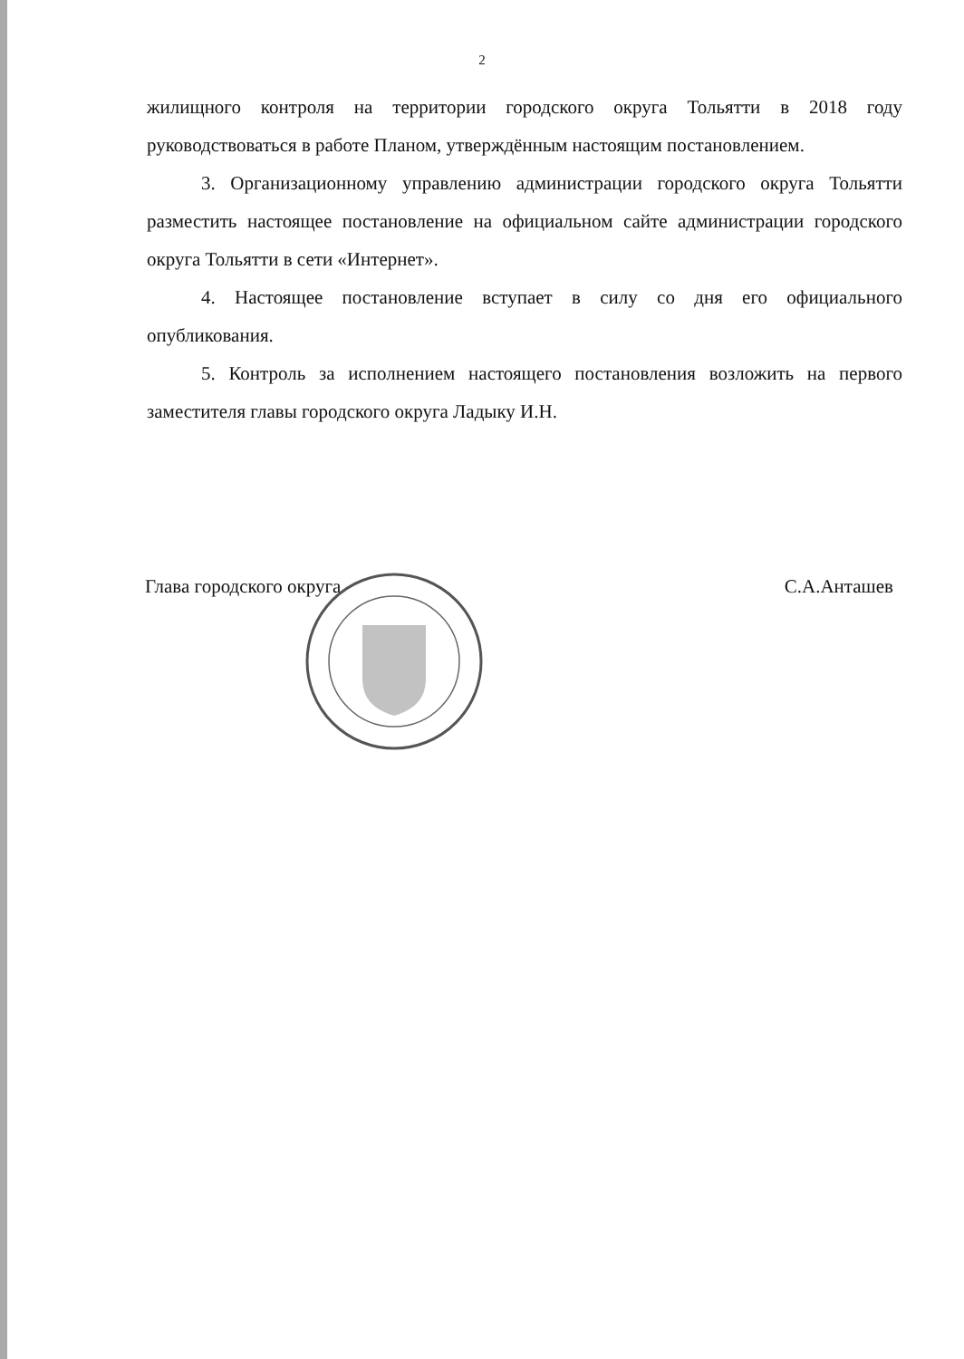2
жилищного контроля на территории городского округа Тольятти в 2018 году руководствоваться в работе Планом, утверждённым настоящим постановлением.
3. Организационному управлению администрации городского округа Тольятти разместить настоящее постановление на официальном сайте администрации городского округа Тольятти в сети «Интернет».
4. Настоящее постановление вступает в силу со дня его официального опубликования.
5. Контроль за исполнением настоящего постановления возложить на первого заместителя главы городского округа Ладыку И.Н.
Глава городского округа С.А.Анташев